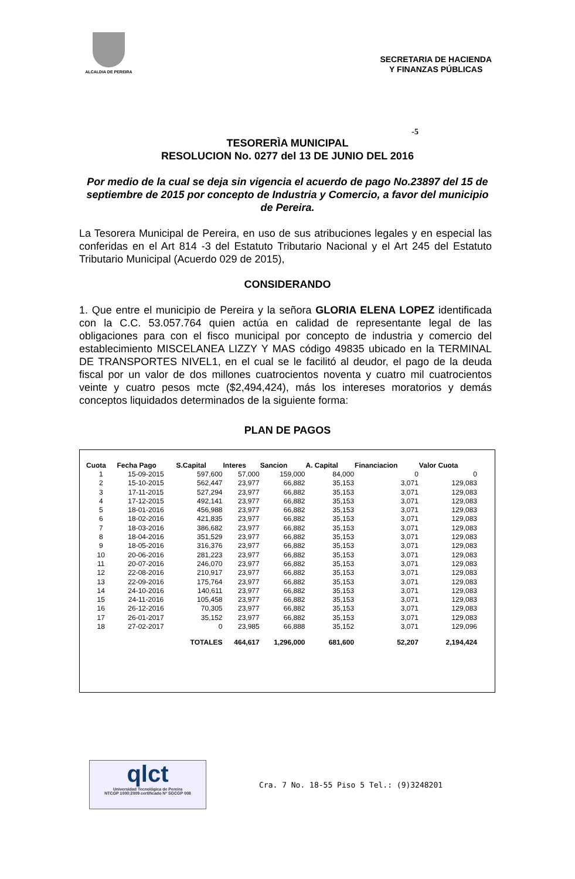ALCALDIA DE PEREIRA
SECRETARIA DE HACIENDA
Y FINANZAS PÚBLICAS
-5
TESORERÌA MUNICIPAL
RESOLUCION No. 0277 del 13 DE JUNIO DEL 2016
Por medio de la cual se deja sin vigencia el acuerdo de pago No.23897 del 15 de septiembre de 2015 por concepto de Industria y Comercio, a favor del municipio de Pereira.
La Tesorera Municipal de Pereira, en uso de sus atribuciones legales y en especial las conferidas en el Art 814 -3 del Estatuto Tributario Nacional y el Art 245 del Estatuto Tributario Municipal (Acuerdo 029 de 2015),
CONSIDERANDO
1. Que entre el municipio de Pereira y la señora GLORIA ELENA LOPEZ identificada con la C.C. 53.057.764 quien actúa en calidad de representante legal de las obligaciones para con el fisco municipal por concepto de industria y comercio del establecimiento MISCELANEA LIZZY Y MAS código 49835 ubicado en la TERMINAL DE TRANSPORTES NIVEL1, en el cual se le facilitó al deudor, el pago de la deuda fiscal por un valor de dos millones cuatrocientos noventa y cuatro mil cuatrocientos veinte y cuatro pesos mcte ($2,494,424), más los intereses moratorios y demás conceptos liquidados determinados de la siguiente forma:
PLAN DE PAGOS
| Cuota | Fecha Pago | S.Capital | Interes | Sancion | A. Capital | Financiacion | Valor Cuota |
| --- | --- | --- | --- | --- | --- | --- | --- |
| 1 | 15-09-2015 | 597,600 | 57,000 | 159,000 | 84,000 | 0 | 0 |
| 2 | 15-10-2015 | 562,447 | 23,977 | 66,882 | 35,153 | 3,071 | 129,083 |
| 3 | 17-11-2015 | 527,294 | 23,977 | 66,882 | 35,153 | 3,071 | 129,083 |
| 4 | 17-12-2015 | 492,141 | 23,977 | 66,882 | 35,153 | 3,071 | 129,083 |
| 5 | 18-01-2016 | 456,988 | 23,977 | 66,882 | 35,153 | 3,071 | 129,083 |
| 6 | 18-02-2016 | 421,835 | 23,977 | 66,882 | 35,153 | 3,071 | 129,083 |
| 7 | 18-03-2016 | 386,682 | 23,977 | 66,882 | 35,153 | 3,071 | 129,083 |
| 8 | 18-04-2016 | 351,529 | 23,977 | 66,882 | 35,153 | 3,071 | 129,083 |
| 9 | 18-05-2016 | 316,376 | 23,977 | 66,882 | 35,153 | 3,071 | 129,083 |
| 10 | 20-06-2016 | 281,223 | 23,977 | 66,882 | 35,153 | 3,071 | 129,083 |
| 11 | 20-07-2016 | 246,070 | 23,977 | 66,882 | 35,153 | 3,071 | 129,083 |
| 12 | 22-08-2016 | 210,917 | 23,977 | 66,882 | 35,153 | 3,071 | 129,083 |
| 13 | 22-09-2016 | 175,764 | 23,977 | 66,882 | 35,153 | 3,071 | 129,083 |
| 14 | 24-10-2016 | 140,611 | 23,977 | 66,882 | 35,153 | 3,071 | 129,083 |
| 15 | 24-11-2016 | 105,458 | 23,977 | 66,882 | 35,153 | 3,071 | 129,083 |
| 16 | 26-12-2016 | 70,305 | 23,977 | 66,882 | 35,153 | 3,071 | 129,083 |
| 17 | 26-01-2017 | 35,152 | 23,977 | 66,882 | 35,153 | 3,071 | 129,083 |
| 18 | 27-02-2017 | 0 | 23,985 | 66,888 | 35,152 | 3,071 | 129,096 |
| | | TOTALES | 464,617 | 1,296,000 | 681,600 | 52,207 | 2,194,424 |
qlct
Universidad Tecnológica de Pereira
NTCGP 1000:2009 certificado Nº SGCGP 008
Cra. 7 No. 18-55 Piso 5 Tel.: (9)3248201